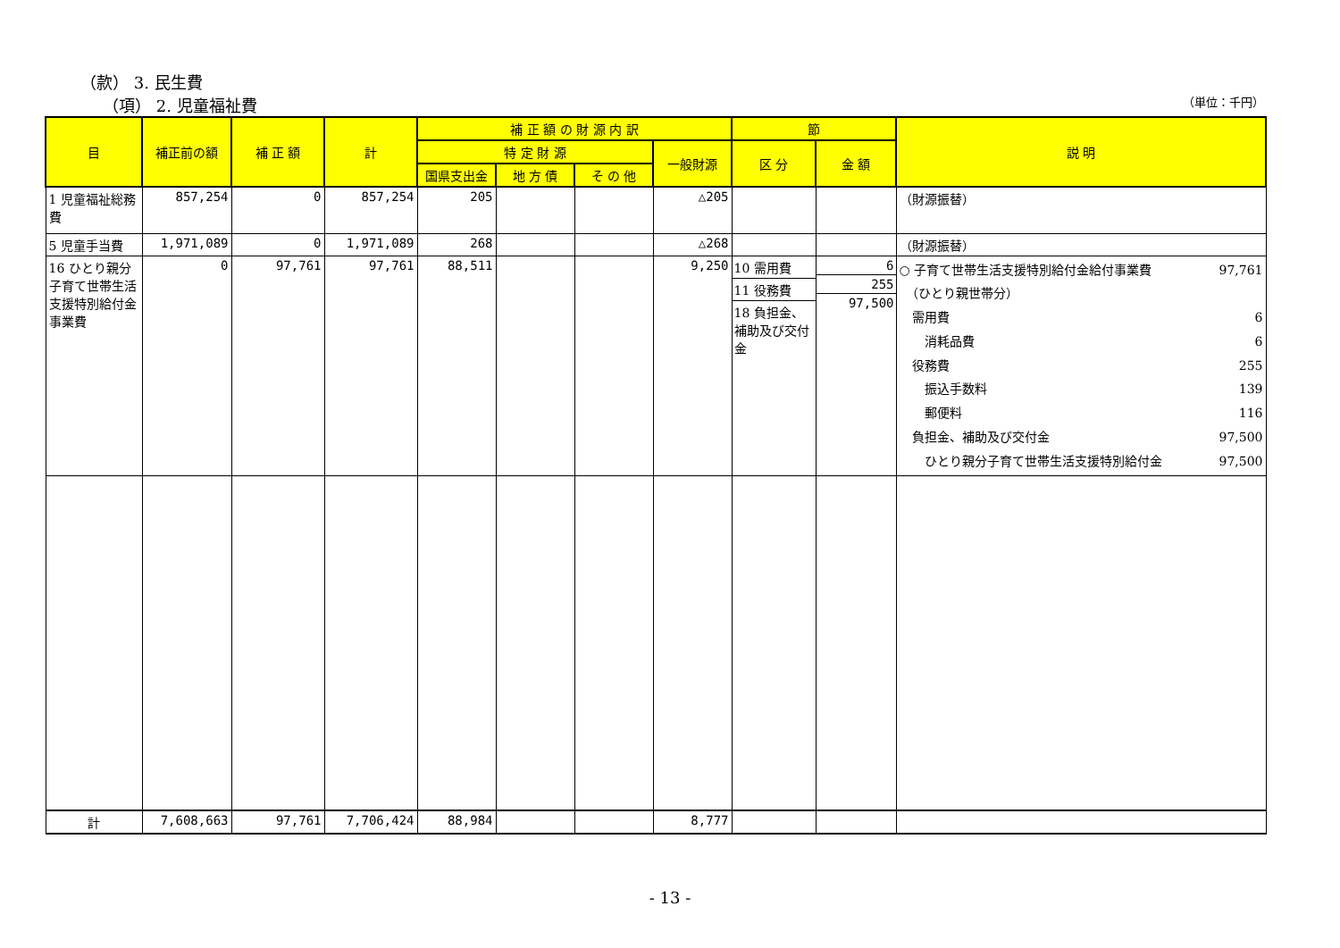（款） 3. 民生費
（項） 2. 児童福祉費
（単位：千円）
| 目 | 補正前の額 | 補 正 額 | 計 | 補 正 額 の 財 源 内 訳 | | | | 節 | | 説 明 |
| --- | --- | --- | --- | --- | --- | --- | --- | --- | --- | --- |
| | | | | 特 定 財 源 | | | 一般財源 | 区 分 | 金 額 | |
| | | | | 国県支出金 | 地 方 債 | そ の 他 | | | | |
| 1 児童福祉総務費 | 857,254 | 0 | 857,254 | 205 | | | △205 | | | （財源振替） |
| 5 児童手当費 | 1,971,089 | 0 | 1,971,089 | 268 | | | △268 | | | （財源振替） |
| 16 ひとり親分子育て世帯生活支援特別給付金事業費 | 0 | 97,761 | 97,761 | 88,511 | | | 9,250 | 10 需用費 11 役務費 18 負担金、補助及び交付金 | 6 255 97,500 | ○ 子育て世帯生活支援特別給付金給付事業費 97,761 （ひとり親世帯分） 需用費 6 消耗品費 6 役務費 255 振込手数料 139 郵便料 116 負担金、補助及び交付金 97,500 ひとり親分子育て世帯生活支援特別給付金 97,500 |
| 計 | 7,608,663 | 97,761 | 7,706,424 | 88,984 | | | 8,777 | | | |
- 13 -